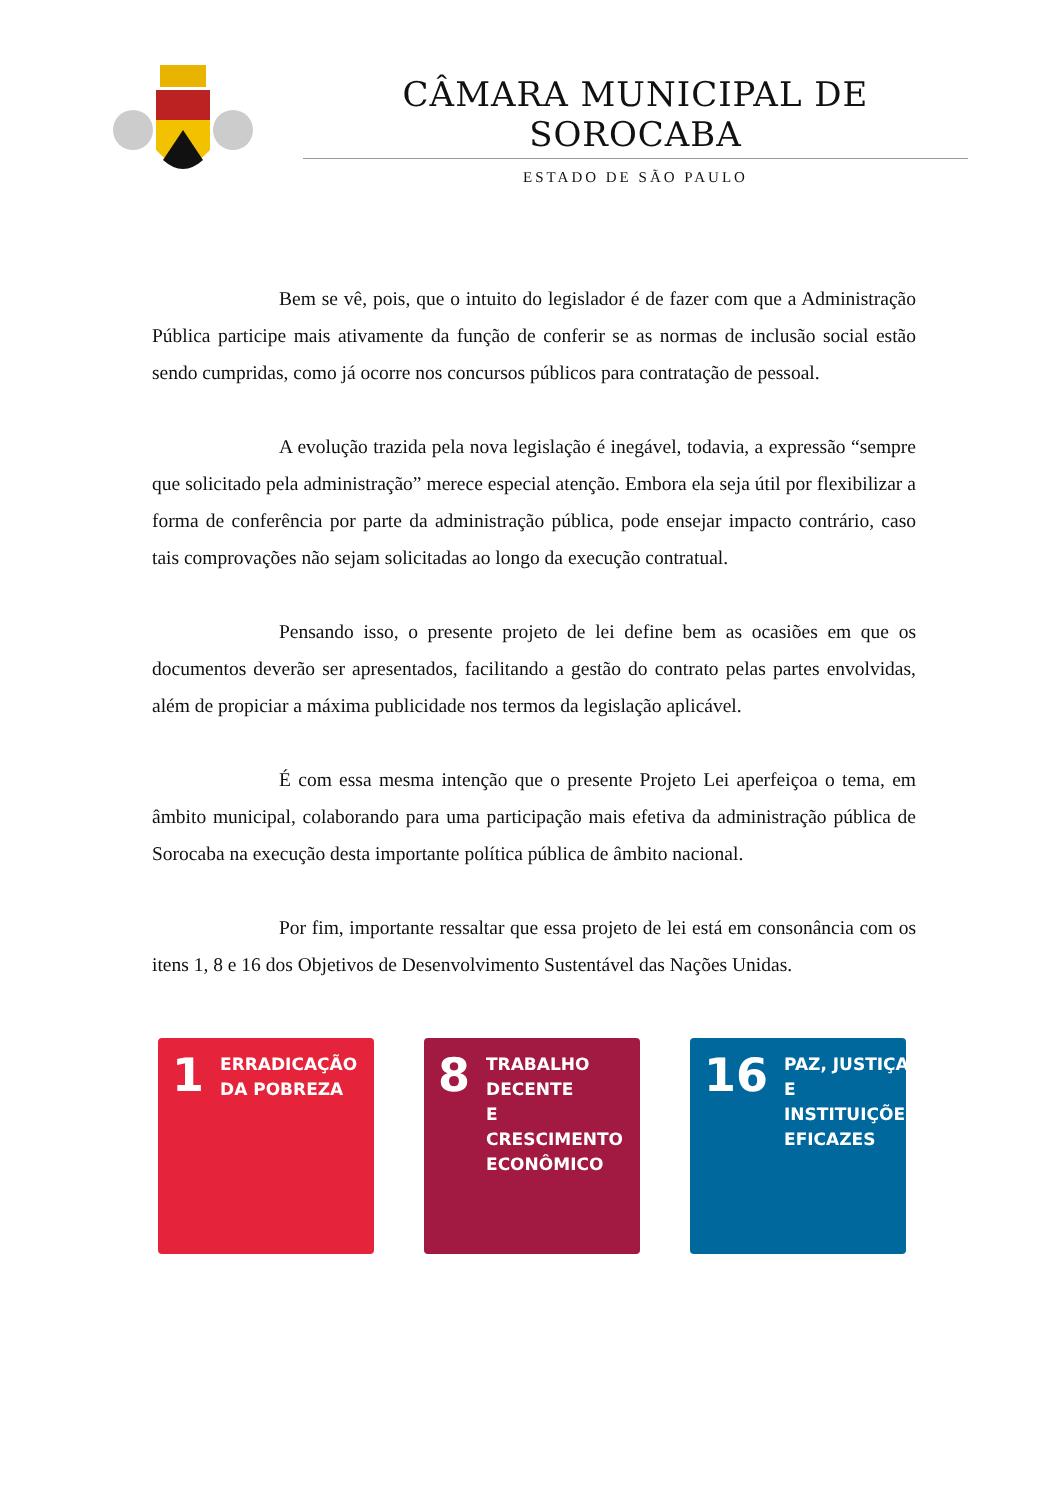CÂMARA MUNICIPAL DE SOROCABA
ESTADO DE SÃO PAULO
Bem se vê, pois, que o intuito do legislador é de fazer com que a Administração Pública participe mais ativamente da função de conferir se as normas de inclusão social estão sendo cumpridas, como já ocorre nos concursos públicos para contratação de pessoal.
A evolução trazida pela nova legislação é inegável, todavia, a expressão “sempre que solicitado pela administração” merece especial atenção. Embora ela seja útil por flexibilizar a forma de conferência por parte da administração pública, pode ensejar impacto contrário, caso tais comprovações não sejam solicitadas ao longo da execução contratual.
Pensando isso, o presente projeto de lei define bem as ocasiões em que os documentos deverão ser apresentados, facilitando a gestão do contrato pelas partes envolvidas, além de propiciar a máxima publicidade nos termos da legislação aplicável.
É com essa mesma intenção que o presente Projeto Lei aperfeiçoa o tema, em âmbito municipal, colaborando para uma participação mais efetiva da administração pública de Sorocaba na execução desta importante política pública de âmbito nacional.
Por fim, importante ressaltar que essa projeto de lei está em consonância com os itens 1, 8 e 16 dos Objetivos de Desenvolvimento Sustentável das Nações Unidas.
1
ERRADICAÇÃO
DA POBREZA
8
TRABALHO DECENTE
E CRESCIMENTO
ECONÔMICO
16
PAZ, JUSTIÇA E
INSTITUIÇÕES
EFICAZES